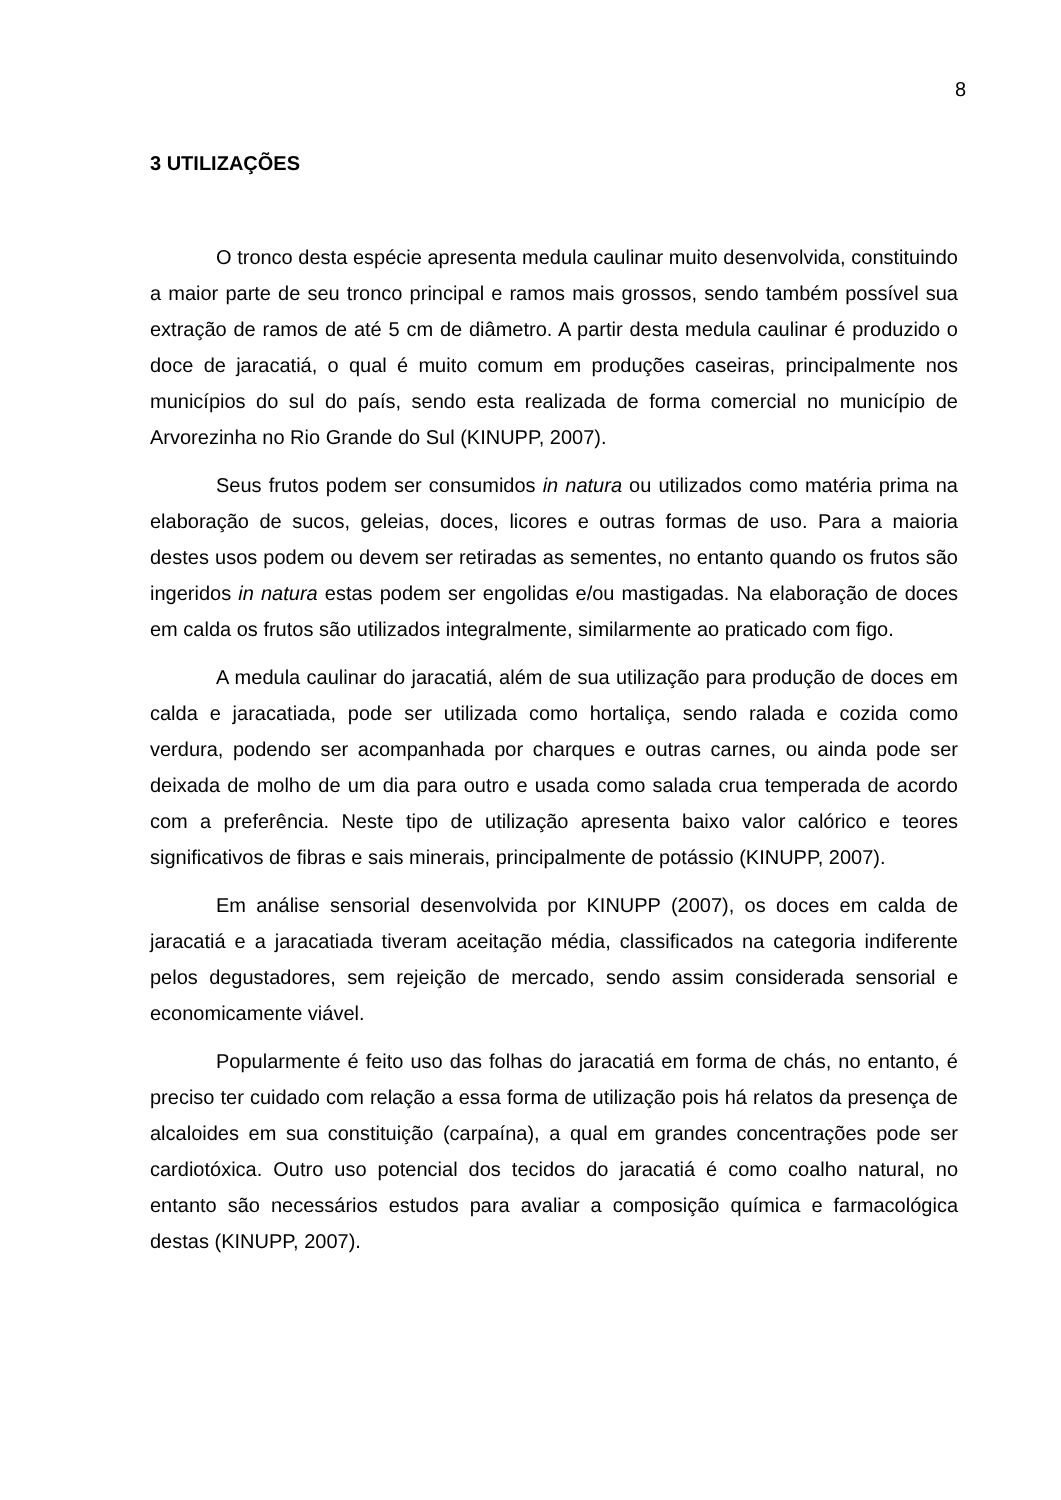8
3 UTILIZAÇÕES
O tronco desta espécie apresenta medula caulinar muito desenvolvida, constituindo a maior parte de seu tronco principal e ramos mais grossos, sendo também possível sua extração de ramos de até 5 cm de diâmetro. A partir desta medula caulinar é produzido o doce de jaracatiá, o qual é muito comum em produções caseiras, principalmente nos municípios do sul do país, sendo esta realizada de forma comercial no município de Arvorezinha no Rio Grande do Sul (KINUPP, 2007).
Seus frutos podem ser consumidos in natura ou utilizados como matéria prima na elaboração de sucos, geleias, doces, licores e outras formas de uso. Para a maioria destes usos podem ou devem ser retiradas as sementes, no entanto quando os frutos são ingeridos in natura estas podem ser engolidas e/ou mastigadas. Na elaboração de doces em calda os frutos são utilizados integralmente, similarmente ao praticado com figo.
A medula caulinar do jaracatiá, além de sua utilização para produção de doces em calda e jaracatiada, pode ser utilizada como hortaliça, sendo ralada e cozida como verdura, podendo ser acompanhada por charques e outras carnes, ou ainda pode ser deixada de molho de um dia para outro e usada como salada crua temperada de acordo com a preferência. Neste tipo de utilização apresenta baixo valor calórico e teores significativos de fibras e sais minerais, principalmente de potássio (KINUPP, 2007).
Em análise sensorial desenvolvida por KINUPP (2007), os doces em calda de jaracatiá e a jaracatiada tiveram aceitação média, classificados na categoria indiferente pelos degustadores, sem rejeição de mercado, sendo assim considerada sensorial e economicamente viável.
Popularmente é feito uso das folhas do jaracatiá em forma de chás, no entanto, é preciso ter cuidado com relação a essa forma de utilização pois há relatos da presença de alcaloides em sua constituição (carpaína), a qual em grandes concentrações pode ser cardiotóxica. Outro uso potencial dos tecidos do jaracatiá é como coalho natural, no entanto são necessários estudos para avaliar a composição química e farmacológica destas (KINUPP, 2007).